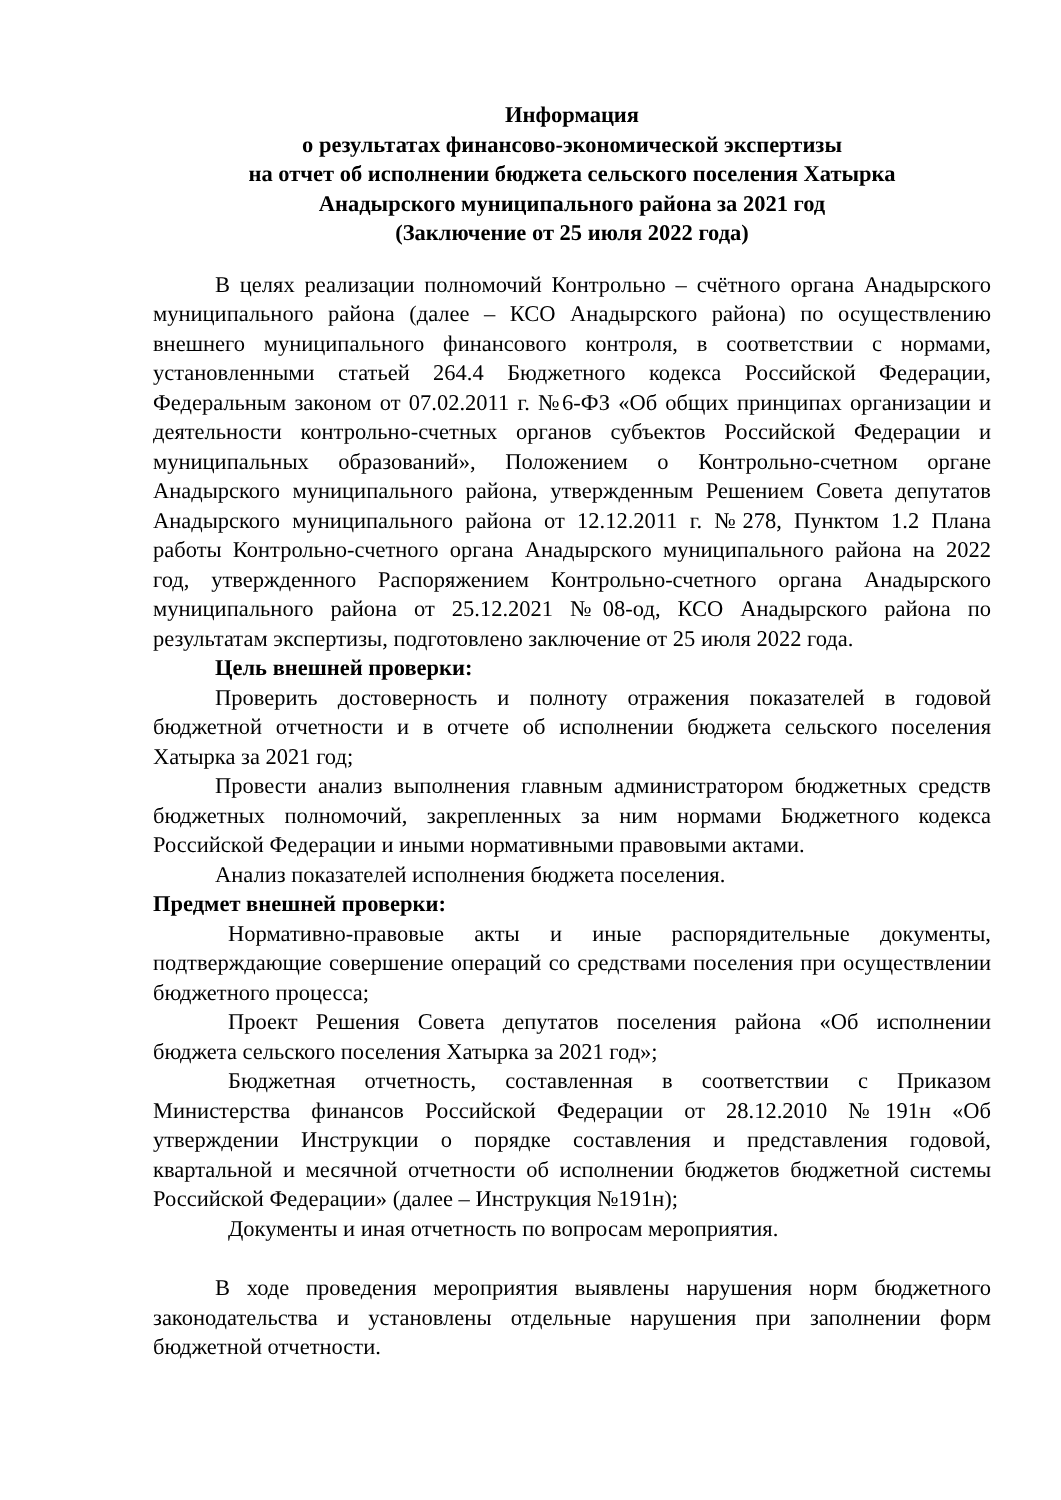Информация
о результатах финансово-экономической экспертизы
на отчет об исполнении бюджета сельского поселения Хатырка
Анадырского муниципального района за 2021 год
(Заключение от 25 июля 2022 года)
В целях реализации полномочий Контрольно – счётного органа Анадырского муниципального района (далее – КСО Анадырского района) по осуществлению внешнего муниципального финансового контроля, в соответствии с нормами, установленными статьей 264.4 Бюджетного кодекса Российской Федерации, Федеральным законом от 07.02.2011 г. №6-ФЗ «Об общих принципах организации и деятельности контрольно-счетных органов субъектов Российской Федерации и муниципальных образований», Положением о Контрольно-счетном органе Анадырского муниципального района, утвержденным Решением Совета депутатов Анадырского муниципального района от 12.12.2011 г. №278, Пунктом 1.2 Плана работы Контрольно-счетного органа Анадырского муниципального района на 2022 год, утвержденного Распоряжением Контрольно-счетного органа Анадырского муниципального района от 25.12.2021 №08-од, КСО Анадырского района по результатам экспертизы, подготовлено заключение от 25 июля 2022 года.
Цель внешней проверки:
Проверить достоверность и полноту отражения показателей в годовой бюджетной отчетности и в отчете об исполнении бюджета сельского поселения Хатырка за 2021 год;
Провести анализ выполнения главным администратором бюджетных средств бюджетных полномочий, закрепленных за ним нормами Бюджетного кодекса Российской Федерации и иными нормативными правовыми актами.
Анализ показателей исполнения бюджета поселения.
Предмет внешней проверки:
Нормативно-правовые акты и иные распорядительные документы, подтверждающие совершение операций со средствами поселения при осуществлении бюджетного процесса;
Проект Решения Совета депутатов поселения района «Об исполнении бюджета сельского поселения Хатырка за 2021 год»;
Бюджетная отчетность, составленная в соответствии с Приказом Министерства финансов Российской Федерации от 28.12.2010 №191н «Об утверждении Инструкции о порядке составления и представления годовой, квартальной и месячной отчетности об исполнении бюджетов бюджетной системы Российской Федерации» (далее – Инструкция №191н);
Документы и иная отчетность по вопросам мероприятия.
В ходе проведения мероприятия выявлены нарушения норм бюджетного законодательства и установлены отдельные нарушения при заполнении форм бюджетной отчетности.